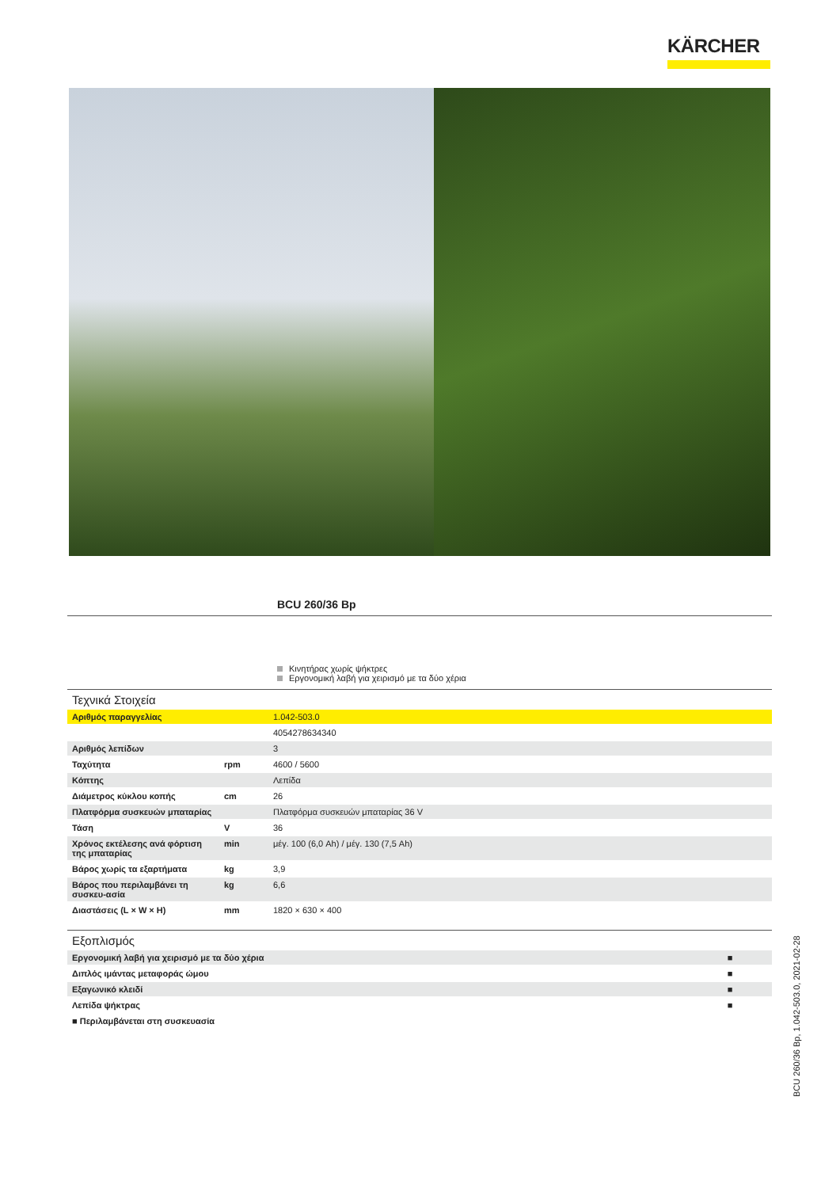KÄRCHER
BCU 260/36 Bp
Κινητήρας χωρίς ψήκτρες
Εργονομική λαβή για χειρισμό με τα δύο χέρια
| Τεχνικά Στοιχεία | | |
| --- | --- | --- |
| Αριθμός παραγγελίας | | 1.042-503.0 |
| | | 4054278634340 |
| Αριθμός λεπίδων | | 3 |
| Ταχύτητα | rpm | 4600 / 5600 |
| Κόπτης | | Λεπίδα |
| Διάμετρος κύκλου κοπής | cm | 26 |
| Πλατφόρμα συσκευών μπαταρίας | | Πλατφόρμα συσκευών μπαταρίας 36 V |
| Τάση | V | 36 |
| Χρόνος εκτέλεσης ανά φόρτιση της μπαταρίας | min | μέγ. 100 (6,0 Ah) / μέγ. 130 (7,5 Ah) |
| Βάρος χωρίς τα εξαρτήματα | kg | 3,9 |
| Βάρος που περιλαμβάνει τη συσκευ-ασία | kg | 6,6 |
| Διαστάσεις (L × W × H) | mm | 1820 × 630 × 400 |
| Εξοπλισμός | |
| --- | --- |
| Εργονομική λαβή για χειρισμό με τα δύο χέρια | ■ |
| Διπλός ιμάντας μεταφοράς ώμου | ■ |
| Εξαγωνικό κλειδί | ■ |
| Λεπίδα ψήκτρας | ■ |
| ■ Περιλαμβάνεται στη συσκευασία | |
BCU 260/36 Bp, 1.042-503.0, 2021-02-28